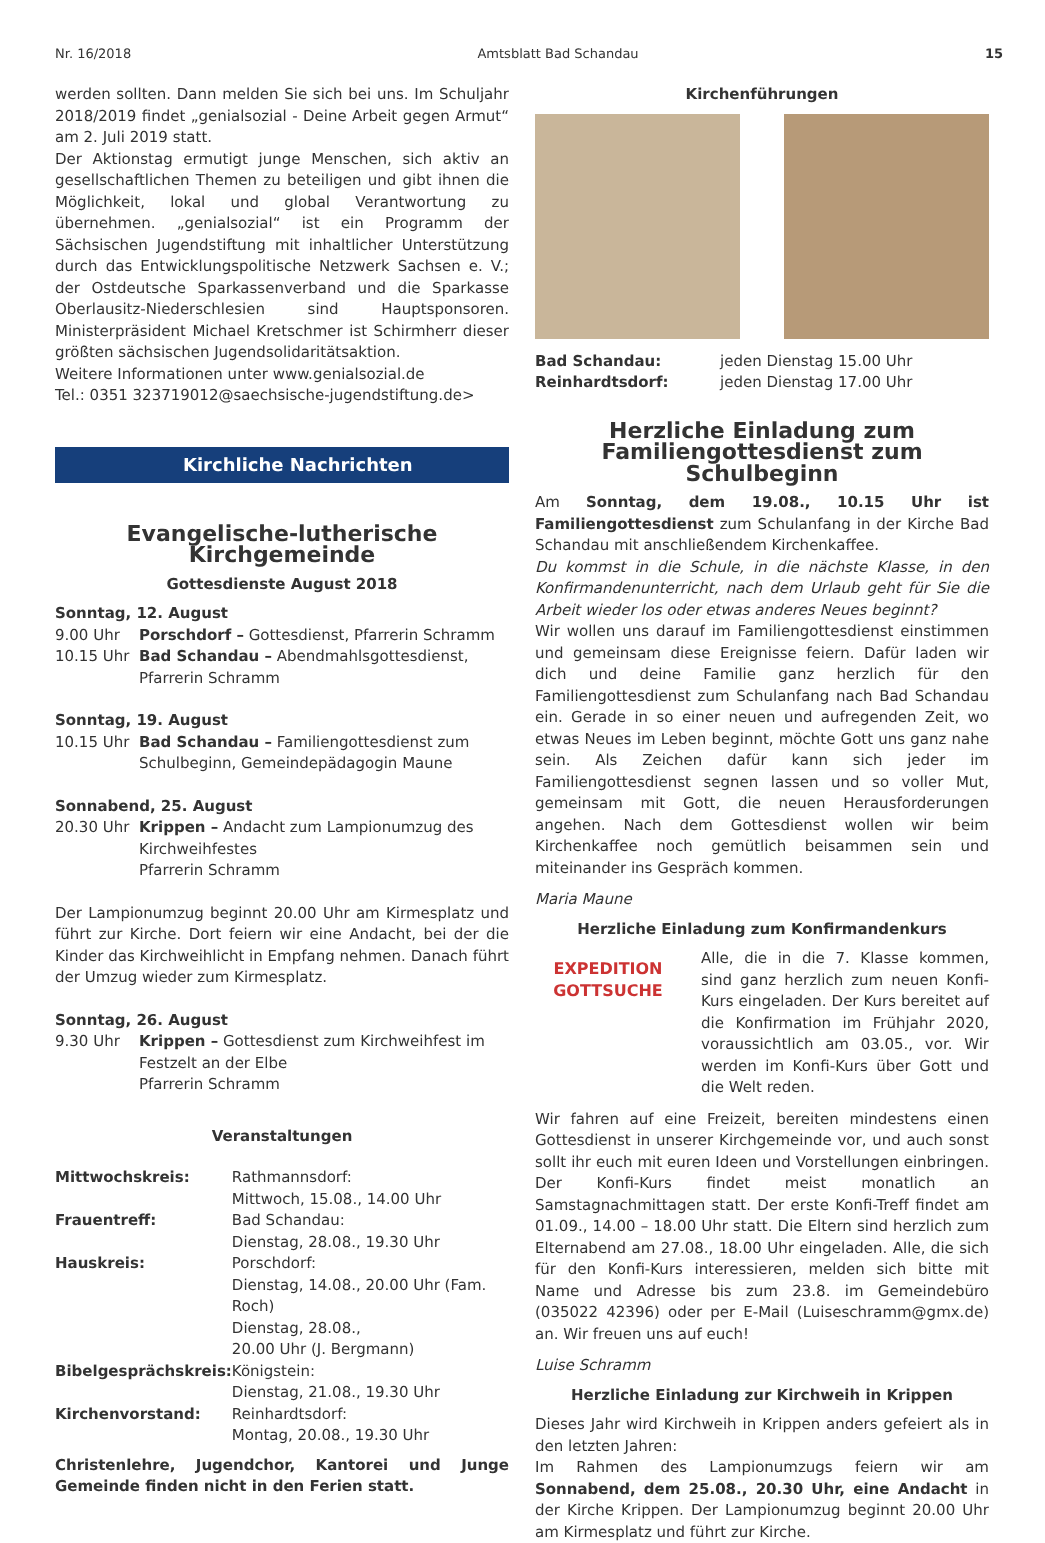Nr. 16/2018 Amtsblatt Bad Schandau 15
werden sollten. Dann melden Sie sich bei uns. Im Schuljahr 2018/2019 findet „genialsozial - Deine Arbeit gegen Armut“ am 2. Juli 2019 statt.
Der Aktionstag ermutigt junge Menschen, sich aktiv an gesellschaftlichen Themen zu beteiligen und gibt ihnen die Möglichkeit, lokal und global Verantwortung zu übernehmen. „genialsozial“ ist ein Programm der Sächsischen Jugendstiftung mit inhaltlicher Unterstützung durch das Entwicklungspolitische Netzwerk Sachsen e. V.; der Ostdeutsche Sparkassenverband und die Sparkasse Oberlausitz-Niederschlesien sind Hauptsponsoren. Ministerpräsident Michael Kretschmer ist Schirmherr dieser größten sächsischen Jugendsolidaritätsaktion.
Weitere Informationen unter www.genialsozial.de
Tel.: 0351 323719012@saechsische-jugendstiftung.de>
Kirchliche Nachrichten
Evangelische-lutherische Kirchgemeinde
Gottesdienste August 2018
| Sonntag, 12. August | |
| 9.00 Uhr | Porschdorf – Gottesdienst, Pfarrerin Schramm |
| 10.15 Uhr | Bad Schandau – Abendmahlsgottesdienst, Pfarrerin Schramm |
| Sonntag, 19. August | |
| 10.15 Uhr | Bad Schandau – Familiengottesdienst zum Schulbeginn, Gemeindepädagogin Maune |
| Sonnabend, 25. August | |
| 20.30 Uhr | Krippen – Andacht zum Lampionumzug des Kirchweihfestes Pfarrerin Schramm |
Der Lampionumzug beginnt 20.00 Uhr am Kirmesplatz und führt zur Kirche. Dort feiern wir eine Andacht, bei der die Kinder das Kirchweihlicht in Empfang nehmen. Danach führt der Umzug wieder zum Kirmesplatz.
| Sonntag, 26. August | |
| 9.30 Uhr | Krippen – Gottesdienst zum Kirchweihfest im Festzelt an der Elbe Pfarrerin Schramm |
Veranstaltungen
| Mittwochskreis: | Rathmannsdorf: Mittwoch, 15.08., 14.00 Uhr |
| Frauentreff: | Bad Schandau: Dienstag, 28.08., 19.30 Uhr |
| Hauskreis: | Porschdorf: Dienstag, 14.08., 20.00 Uhr (Fam. Roch) Dienstag, 28.08., 20.00 Uhr (J. Bergmann) |
| Bibelgesprächskreis: | Königstein: Dienstag, 21.08., 19.30 Uhr |
| Kirchenvorstand: | Reinhardtsdorf: Montag, 20.08., 19.30 Uhr |
Christenlehre, Jugendchor, Kantorei und Junge Gemeinde finden nicht in den Ferien statt.
Kirchenführungen
| Bad Schandau: | jeden Dienstag 15.00 Uhr |
| Reinhardtsdorf: | jeden Dienstag 17.00 Uhr |
Herzliche Einladung zum
Familiengottesdienst zum Schulbeginn
Am Sonntag, dem 19.08., 10.15 Uhr ist Familiengottesdienst zum Schulanfang in der Kirche Bad Schandau mit anschließendem Kirchenkaffee.
Du kommst in die Schule, in die nächste Klasse, in den Konfirmandenunterricht, nach dem Urlaub geht für Sie die Arbeit wieder los oder etwas anderes Neues beginnt?
Wir wollen uns darauf im Familiengottesdienst einstimmen und gemeinsam diese Ereignisse feiern. Dafür laden wir dich und deine Familie ganz herzlich für den Familiengottesdienst zum Schulanfang nach Bad Schandau ein. Gerade in so einer neuen und aufregenden Zeit, wo etwas Neues im Leben beginnt, möchte Gott uns ganz nahe sein. Als Zeichen dafür kann sich jeder im Familiengottesdienst segnen lassen und so voller Mut, gemeinsam mit Gott, die neuen Herausforderungen angehen. Nach dem Gottesdienst wollen wir beim Kirchenkaffee noch gemütlich beisammen sein und miteinander ins Gespräch kommen.
Maria Maune
Herzliche Einladung zum Konfirmandenkurs
EXPEDITION GOTTSUCHE
Alle, die in die 7. Klasse kommen, sind ganz herzlich zum neuen Konfi-Kurs eingeladen. Der Kurs bereitet auf die Konfirmation im Frühjahr 2020, voraussichtlich am 03.05., vor. Wir werden im Konfi-Kurs über Gott und die Welt reden.
Wir fahren auf eine Freizeit, bereiten mindestens einen Gottesdienst in unserer Kirchgemeinde vor, und auch sonst sollt ihr euch mit euren Ideen und Vorstellungen einbringen. Der Konfi-Kurs findet meist monatlich an Samstagnachmittagen statt. Der erste Konfi-Treff findet am 01.09., 14.00 – 18.00 Uhr statt. Die Eltern sind herzlich zum Elternabend am 27.08., 18.00 Uhr eingeladen. Alle, die sich für den Konfi-Kurs interessieren, melden sich bitte mit Name und Adresse bis zum 23.8. im Gemeindebüro (035022 42396) oder per E-Mail (Luiseschramm@gmx.de) an. Wir freuen uns auf euch!
Luise Schramm
Herzliche Einladung zur Kirchweih in Krippen
Dieses Jahr wird Kirchweih in Krippen anders gefeiert als in den letzten Jahren:
Im Rahmen des Lampionumzugs feiern wir am Sonnabend, dem 25.08., 20.30 Uhr, eine Andacht in der Kirche Krippen. Der Lampionumzug beginnt 20.00 Uhr am Kirmesplatz und führt zur Kirche.